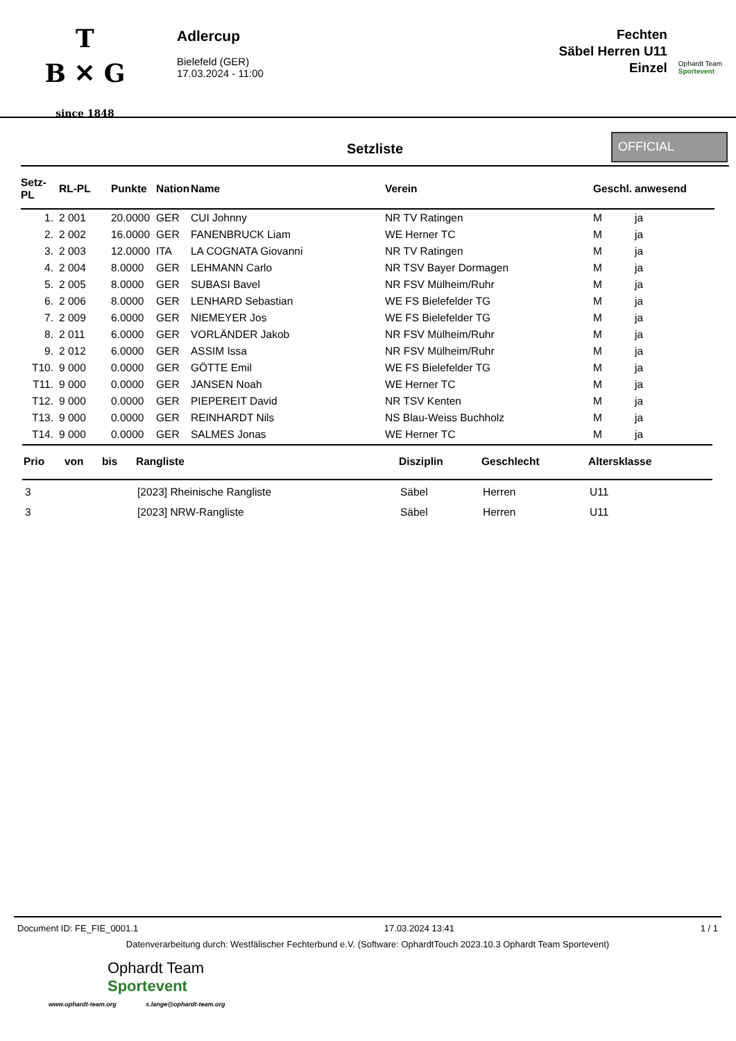T
B ✕ G
since 1848
Adlercup
Bielefeld (GER)
17.03.2024 - 11:00
Fechten
Säbel Herren U11
Einzel
Ophardt Team
Sportevent
Setzliste
OFFICIAL
| Setz-PL | RL-PL | Punkte | Nation | Name | Verein | Geschl. | anwesend |
| --- | --- | --- | --- | --- | --- | --- | --- |
| 1. | 2 001 | 20.0000 | GER | CUI Johnny | NR TV Ratingen | M | ja |
| 2. | 2 002 | 16.0000 | GER | FANENBRUCK Liam | WE Herner TC | M | ja |
| 3. | 2 003 | 12.0000 | ITA | LA COGNATA Giovanni | NR TV Ratingen | M | ja |
| 4. | 2 004 | 8.0000 | GER | LEHMANN Carlo | NR TSV Bayer Dormagen | M | ja |
| 5. | 2 005 | 8.0000 | GER | SUBASI Bavel | NR FSV Mülheim/Ruhr | M | ja |
| 6. | 2 006 | 8.0000 | GER | LENHARD Sebastian | WE FS Bielefelder TG | M | ja |
| 7. | 2 009 | 6.0000 | GER | NIEMEYER Jos | WE FS Bielefelder TG | M | ja |
| 8. | 2 011 | 6.0000 | GER | VORLÄNDER Jakob | NR FSV Mülheim/Ruhr | M | ja |
| 9. | 2 012 | 6.0000 | GER | ASSIM Issa | NR FSV Mülheim/Ruhr | M | ja |
| T10. | 9 000 | 0.0000 | GER | GÖTTE Emil | WE FS Bielefelder TG | M | ja |
| T11. | 9 000 | 0.0000 | GER | JANSEN Noah | WE Herner TC | M | ja |
| T12. | 9 000 | 0.0000 | GER | PIEPEREIT David | NR TSV Kenten | M | ja |
| T13. | 9 000 | 0.0000 | GER | REINHARDT Nils | NS Blau-Weiss Buchholz | M | ja |
| T14. | 9 000 | 0.0000 | GER | SALMES Jonas | WE Herner TC | M | ja |
| Prio | von | bis | Rangliste | Disziplin | Geschlecht | Altersklasse |
| --- | --- | --- | --- | --- | --- | --- |
| 3 | | | [2023] Rheinische Rangliste | Säbel | Herren | U11 |
| 3 | | | [2023] NRW-Rangliste | Säbel | Herren | U11 |
Document ID: FE_FIE_0001.1 17.03.2024 13:41 1 / 1
Datenverarbeitung durch: Westfälischer Fechterbund e.V. (Software: OphardtTouch 2023.10.3 Ophardt Team Sportevent)
Ophardt Team
Sportevent
www.ophardt-team.org s.lange@ophardt-team.org